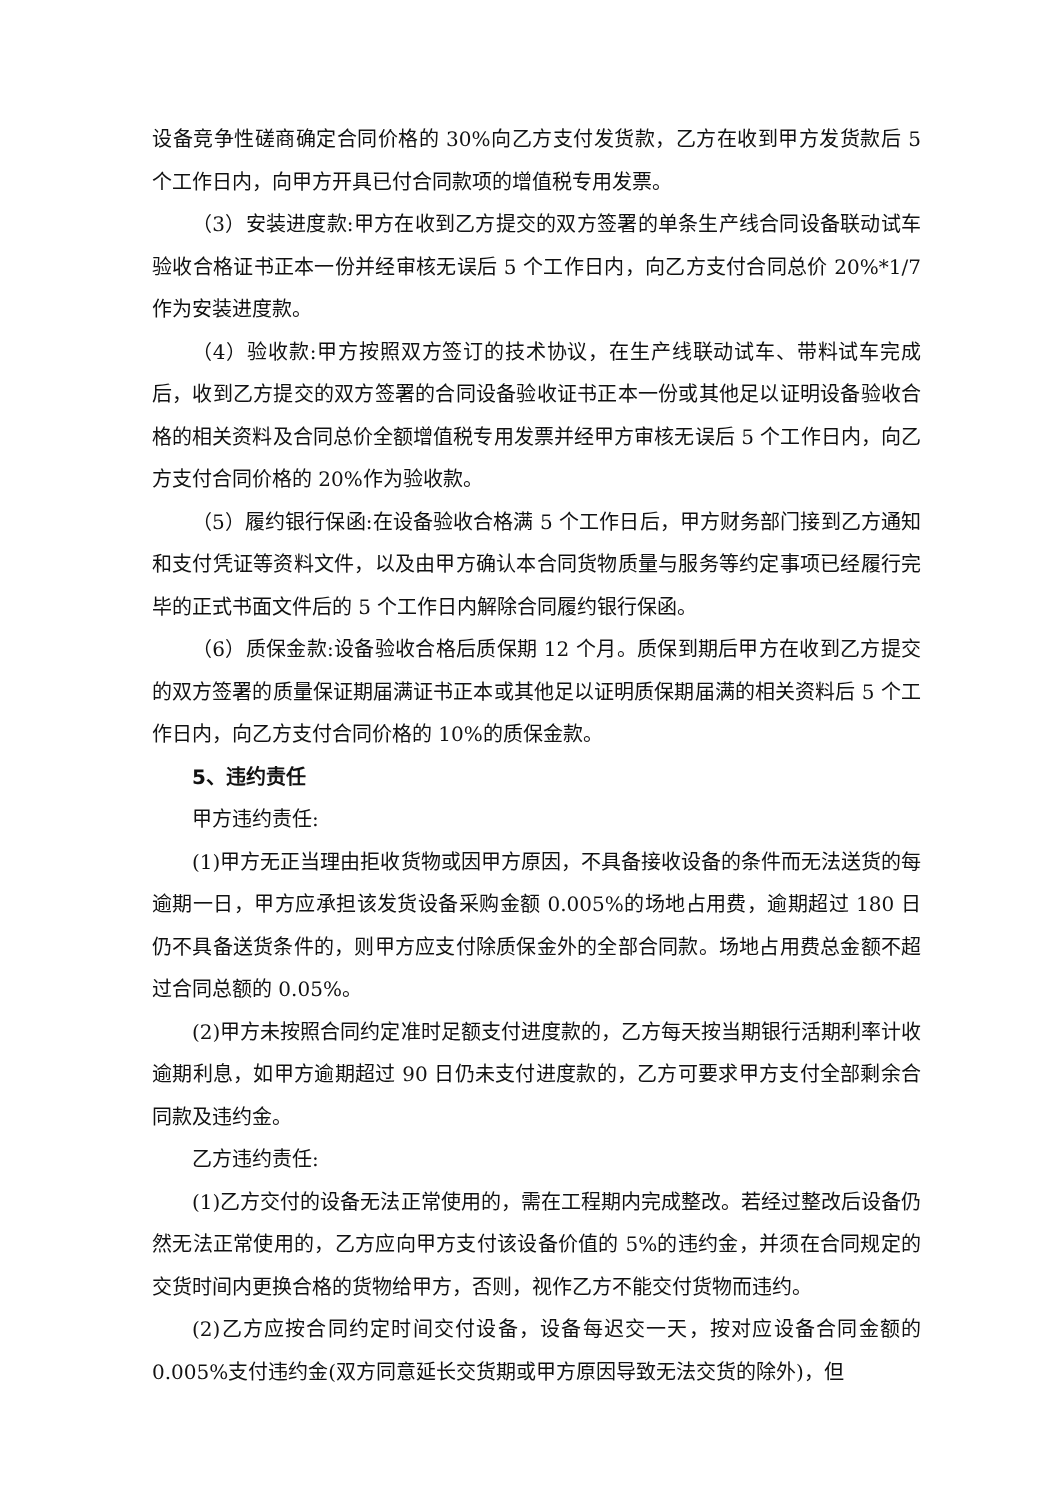设备竞争性磋商确定合同价格的 30%向乙方支付发货款，乙方在收到甲方发货款后 5 个工作日内，向甲方开具已付合同款项的增值税专用发票。
（3）安装进度款:甲方在收到乙方提交的双方签署的单条生产线合同设备联动试车验收合格证书正本一份并经审核无误后 5 个工作日内，向乙方支付合同总价 20%*1/7 作为安装进度款。
（4）验收款:甲方按照双方签订的技术协议，在生产线联动试车、带料试车完成后，收到乙方提交的双方签署的合同设备验收证书正本一份或其他足以证明设备验收合格的相关资料及合同总价全额增值税专用发票并经甲方审核无误后 5 个工作日内，向乙方支付合同价格的 20%作为验收款。
（5）履约银行保函:在设备验收合格满 5 个工作日后，甲方财务部门接到乙方通知和支付凭证等资料文件，以及由甲方确认本合同货物质量与服务等约定事项已经履行完毕的正式书面文件后的 5 个工作日内解除合同履约银行保函。
（6）质保金款:设备验收合格后质保期 12 个月。质保到期后甲方在收到乙方提交的双方签署的质量保证期届满证书正本或其他足以证明质保期届满的相关资料后 5 个工作日内，向乙方支付合同价格的 10%的质保金款。
5、违约责任
甲方违约责任:
(1)甲方无正当理由拒收货物或因甲方原因，不具备接收设备的条件而无法送货的每逾期一日，甲方应承担该发货设备采购金额 0.005%的场地占用费，逾期超过 180 日仍不具备送货条件的，则甲方应支付除质保金外的全部合同款。场地占用费总金额不超过合同总额的 0.05%。
(2)甲方未按照合同约定准时足额支付进度款的，乙方每天按当期银行活期利率计收逾期利息，如甲方逾期超过 90 日仍未支付进度款的，乙方可要求甲方支付全部剩余合同款及违约金。
乙方违约责任:
(1)乙方交付的设备无法正常使用的，需在工程期内完成整改。若经过整改后设备仍然无法正常使用的，乙方应向甲方支付该设备价值的 5%的违约金，并须在合同规定的交货时间内更换合格的货物给甲方，否则，视作乙方不能交付货物而违约。
(2)乙方应按合同约定时间交付设备，设备每迟交一天，按对应设备合同金额的 0.005%支付违约金(双方同意延长交货期或甲方原因导致无法交货的除外)，但